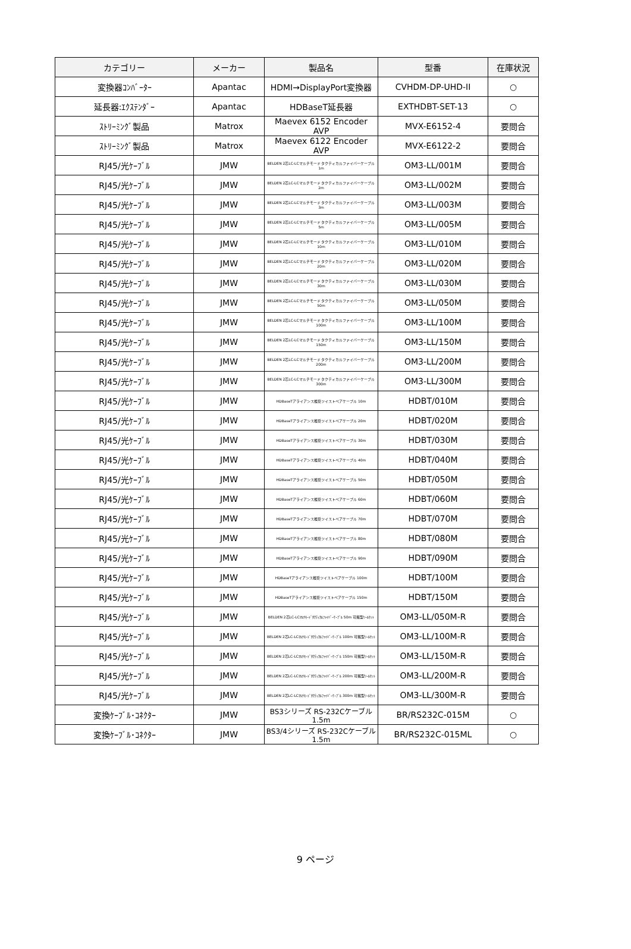| カテゴリー | メーカー | 製品名 | 型番 | 在庫状況 |
| --- | --- | --- | --- | --- |
| 変換器ｺﾝﾊﾞｰﾀｰ | Apantac | HDMI→DisplayPort変換器 | CVHDM-DP-UHD-II | ○ |
| 延長器:ｴｸｽﾃﾝﾀﾞｰ | Apantac | HDBaseT延長器 | EXTHDBT-SET-13 | ○ |
| ｽﾄﾘｰﾐﾝｸﾞ製品 | Matrox | Maevex 6152 Encoder AVP | MVX-E6152-4 | 要問合 |
| ｽﾄﾘｰﾐﾝｸﾞ製品 | Matrox | Maevex 6122 Encoder AVP | MVX-E6122-2 | 要問合 |
| RJ45/光ｹｰﾌﾞﾙ | JMW | BELDEN 2芯LC-LCマルチモード タクティカルファイバーケーブル 1m | OM3-LL/001M | 要問合 |
| RJ45/光ｹｰﾌﾞﾙ | JMW | BELDEN 2芯LC-LCマルチモード タクティカルファイバーケーブル 2m | OM3-LL/002M | 要問合 |
| RJ45/光ｹｰﾌﾞﾙ | JMW | BELDEN 2芯LC-LCマルチモード タクティカルファイバーケーブル 3m | OM3-LL/003M | 要問合 |
| RJ45/光ｹｰﾌﾞﾙ | JMW | BELDEN 2芯LC-LCマルチモード タクティカルファイバーケーブル 5m | OM3-LL/005M | 要問合 |
| RJ45/光ｹｰﾌﾞﾙ | JMW | BELDEN 2芯LC-LCマルチモード タクティカルファイバーケーブル 10m | OM3-LL/010M | 要問合 |
| RJ45/光ｹｰﾌﾞﾙ | JMW | BELDEN 2芯LC-LCマルチモード タクティカルファイバーケーブル 20m | OM3-LL/020M | 要問合 |
| RJ45/光ｹｰﾌﾞﾙ | JMW | BELDEN 2芯LC-LCマルチモード タクティカルファイバーケーブル 30m | OM3-LL/030M | 要問合 |
| RJ45/光ｹｰﾌﾞﾙ | JMW | BELDEN 2芯LC-LCマルチモード タクティカルファイバーケーブル 50m | OM3-LL/050M | 要問合 |
| RJ45/光ｹｰﾌﾞﾙ | JMW | BELDEN 2芯LC-LCマルチモード タクティカルファイバーケーブル 100m | OM3-LL/100M | 要問合 |
| RJ45/光ｹｰﾌﾞﾙ | JMW | BELDEN 2芯LC-LCマルチモード タクティカルファイバーケーブル 150m | OM3-LL/150M | 要問合 |
| RJ45/光ｹｰﾌﾞﾙ | JMW | BELDEN 2芯LC-LCマルチモード タクティカルファイバーケーブル 200m | OM3-LL/200M | 要問合 |
| RJ45/光ｹｰﾌﾞﾙ | JMW | BELDEN 2芯LC-LCマルチモード タクティカルファイバーケーブル 300m | OM3-LL/300M | 要問合 |
| RJ45/光ｹｰﾌﾞﾙ | JMW | HDBaseTアライアンス推奨ツイストペアケーブル 10m | HDBT/010M | 要問合 |
| RJ45/光ｹｰﾌﾞﾙ | JMW | HDBaseTアライアンス推奨ツイストペアケーブル 20m | HDBT/020M | 要問合 |
| RJ45/光ｹｰﾌﾞﾙ | JMW | HDBaseTアライアンス推奨ツイストペアケーブル 30m | HDBT/030M | 要問合 |
| RJ45/光ｹｰﾌﾞﾙ | JMW | HDBaseTアライアンス推奨ツイストペアケーブル 40m | HDBT/040M | 要問合 |
| RJ45/光ｹｰﾌﾞﾙ | JMW | HDBaseTアライアンス推奨ツイストペアケーブル 50m | HDBT/050M | 要問合 |
| RJ45/光ｹｰﾌﾞﾙ | JMW | HDBaseTアライアンス推奨ツイストペアケーブル 60m | HDBT/060M | 要問合 |
| RJ45/光ｹｰﾌﾞﾙ | JMW | HDBaseTアライアンス推奨ツイストペアケーブル 70m | HDBT/070M | 要問合 |
| RJ45/光ｹｰﾌﾞﾙ | JMW | HDBaseTアライアンス推奨ツイストペアケーブル 80m | HDBT/080M | 要問合 |
| RJ45/光ｹｰﾌﾞﾙ | JMW | HDBaseTアライアンス推奨ツイストペアケーブル 90m | HDBT/090M | 要問合 |
| RJ45/光ｹｰﾌﾞﾙ | JMW | HDBaseTアライアンス推奨ツイストペアケーブル 100m | HDBT/100M | 要問合 |
| RJ45/光ｹｰﾌﾞﾙ | JMW | HDBaseTアライアンス推奨ツイストペアケーブル 150m | HDBT/150M | 要問合 |
| RJ45/光ｹｰﾌﾞﾙ | JMW | BELDEN 2芯LC-LCﾏﾙﾁﾓｰﾄﾞﾀｸﾃｨｶﾙﾌｧｲﾊﾞｰｹｰﾌﾞﾙ 50m 可搬型ﾘｰﾙｾｯﾄ | OM3-LL/050M-R | 要問合 |
| RJ45/光ｹｰﾌﾞﾙ | JMW | BELDEN 2芯LC-LCﾏﾙﾁﾓｰﾄﾞﾀｸﾃｨｶﾙﾌｧｲﾊﾞｰｹｰﾌﾞﾙ 100m 可搬型ﾘｰﾙｾｯﾄ | OM3-LL/100M-R | 要問合 |
| RJ45/光ｹｰﾌﾞﾙ | JMW | BELDEN 2芯LC-LCﾏﾙﾁﾓｰﾄﾞﾀｸﾃｨｶﾙﾌｧｲﾊﾞｰｹｰﾌﾞﾙ 150m 可搬型ﾘｰﾙｾｯﾄ | OM3-LL/150M-R | 要問合 |
| RJ45/光ｹｰﾌﾞﾙ | JMW | BELDEN 2芯LC-LCﾏﾙﾁﾓｰﾄﾞﾀｸﾃｨｶﾙﾌｧｲﾊﾞｰｹｰﾌﾞﾙ 200m 可搬型ﾘｰﾙｾｯﾄ | OM3-LL/200M-R | 要問合 |
| RJ45/光ｹｰﾌﾞﾙ | JMW | BELDEN 2芯LC-LCﾏﾙﾁﾓｰﾄﾞﾀｸﾃｨｶﾙﾌｧｲﾊﾞｰｹｰﾌﾞﾙ 300m 可搬型ﾘｰﾙｾｯﾄ | OM3-LL/300M-R | 要問合 |
| 変換ｹｰﾌﾞﾙ･ｺﾈｸﾀｰ | JMW | BS3シリーズ RS-232Cケーブル1.5m | BR/RS232C-015M | ○ |
| 変換ｹｰﾌﾞﾙ･ｺﾈｸﾀｰ | JMW | BS3/4シリーズ RS-232Cケーブル1.5m | BR/RS232C-015ML | ○ |
9 ページ